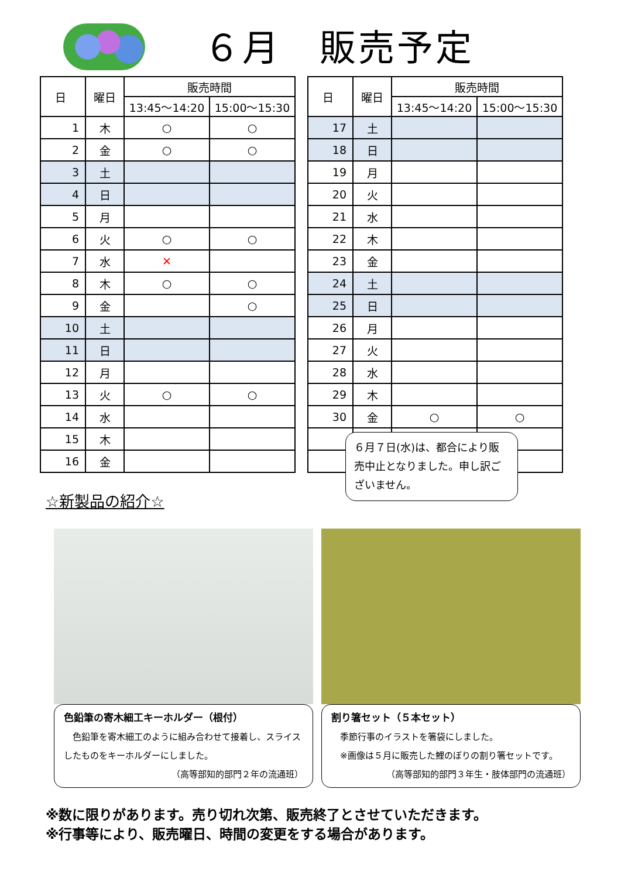６月　販売予定
| 日 | 曜日 | 販売時間 | |
| --- | --- | --- | --- |
| | | 13:45～14:20 | 15:00～15:30 |
| 1 | 木 | ○ | ○ |
| 2 | 金 | ○ | ○ |
| 3 | 土 | | |
| 4 | 日 | | |
| 5 | 月 | | |
| 6 | 火 | ○ | ○ |
| 7 | 水 | ✕ | |
| 8 | 木 | ○ | ○ |
| 9 | 金 | | ○ |
| 10 | 土 | | |
| 11 | 日 | | |
| 12 | 月 | | |
| 13 | 火 | ○ | ○ |
| 14 | 水 | | |
| 15 | 木 | | |
| 16 | 金 | | |
| 日 | 曜日 | 販売時間 | |
| --- | --- | --- | --- |
| | | 13:45～14:20 | 15:00～15:30 |
| 17 | 土 | | |
| 18 | 日 | | |
| 19 | 月 | | |
| 20 | 火 | | |
| 21 | 水 | | |
| 22 | 木 | | |
| 23 | 金 | | |
| 24 | 土 | | |
| 25 | 日 | | |
| 26 | 月 | | |
| 27 | 火 | | |
| 28 | 水 | | |
| 29 | 木 | | |
| 30 | 金 | ○ | ○ |
６月７日(水)は、都合により販売中止となりました。申し訳ございません。
☆新製品の紹介☆
色鉛筆の寄木細工キーホルダー（根付）
　色鉛筆を寄木細工のように組み合わせて接着し、スライスしたものをキーホルダーにしました。
（高等部知的部門２年の流通班）
割り箸セット（５本セット）
　季節行事のイラストを箸袋にしました。
　※画像は５月に販売した鯉のぼりの割り箸セットです。
（高等部知的部門３年生・肢体部門の流通班）
※数に限りがあります。売り切れ次第、販売終了とさせていただきます。
※行事等により、販売曜日、時間の変更をする場合があります。